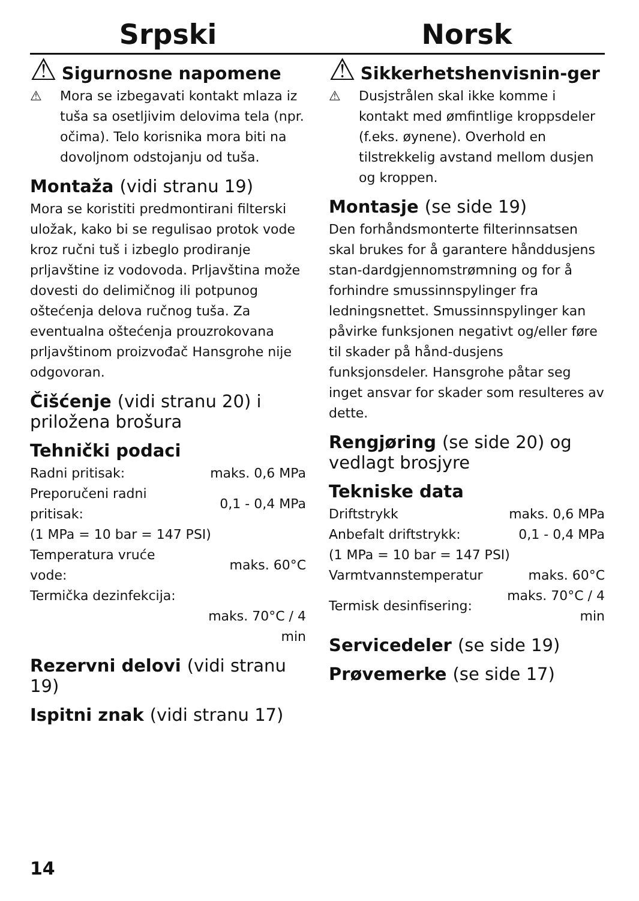Srpski
⚠
Sigurnosne napomene
⚠ Mora se izbegavati kontakt mlaza iz tuša sa osetljivim delovima tela (npr. očima). Telo korisnika mora biti na dovoljnom odstojanju od tuša.
Montaža (vidi stranu 19)
Mora se koristiti predmontirani filterski uložak, kako bi se regulisao protok vode kroz ručni tuš i izbeglo prodiranje prljavštine iz vodovoda. Prljavština može dovesti do delimičnog ili potpunog oštećenja delova ručnog tuša. Za eventualna oštećenja prouzrokovana prljavštinom proizvođač Hansgrohe nije odgovoran.
Čišćenje (vidi stranu 20) i priložena brošura
Tehnički podaci
| Radni pritisak: | maks. 0,6 MPa |
| Preporučeni radni pritisak: | 0,1 - 0,4 MPa |
| (1 MPa = 10 bar = 147 PSI) | |
| Temperatura vruće vode: | maks. 60°C |
| Termička dezinfekcija: | |
| | maks. 70°C / 4 min |
Rezervni delovi (vidi stranu 19)
Ispitni znak (vidi stranu 17)
Norsk
⚠
Sikkerhetshenvisnin-ger
⚠ Dusjstrålen skal ikke komme i kontakt med ømfintlige kroppsdeler (f.eks. øynene). Overhold en tilstrekkelig avstand mellom dusjen og kroppen.
Montasje (se side 19)
Den forhåndsmonterte filterinnsatsen skal brukes for å garantere hånddusjens stan-dardgjennomstrømning og for å forhindre smussinnspylinger fra ledningsnettet. Smussinnspylinger kan påvirke funksjonen negativt og/eller føre til skader på hånd-dusjens funksjonsdeler. Hansgrohe påtar seg inget ansvar for skader som resulteres av dette.
Rengjøring (se side 20) og vedlagt brosjyre
Tekniske data
| Driftstrykk | maks. 0,6 MPa |
| Anbefalt driftstrykk: | 0,1 - 0,4 MPa |
| (1 MPa = 10 bar = 147 PSI) | |
| Varmtvannstemperatur | maks. 60°C |
| Termisk desinfisering: | maks. 70°C / 4 min |
Servicedeler (se side 19)
Prøvemerke (se side 17)
14